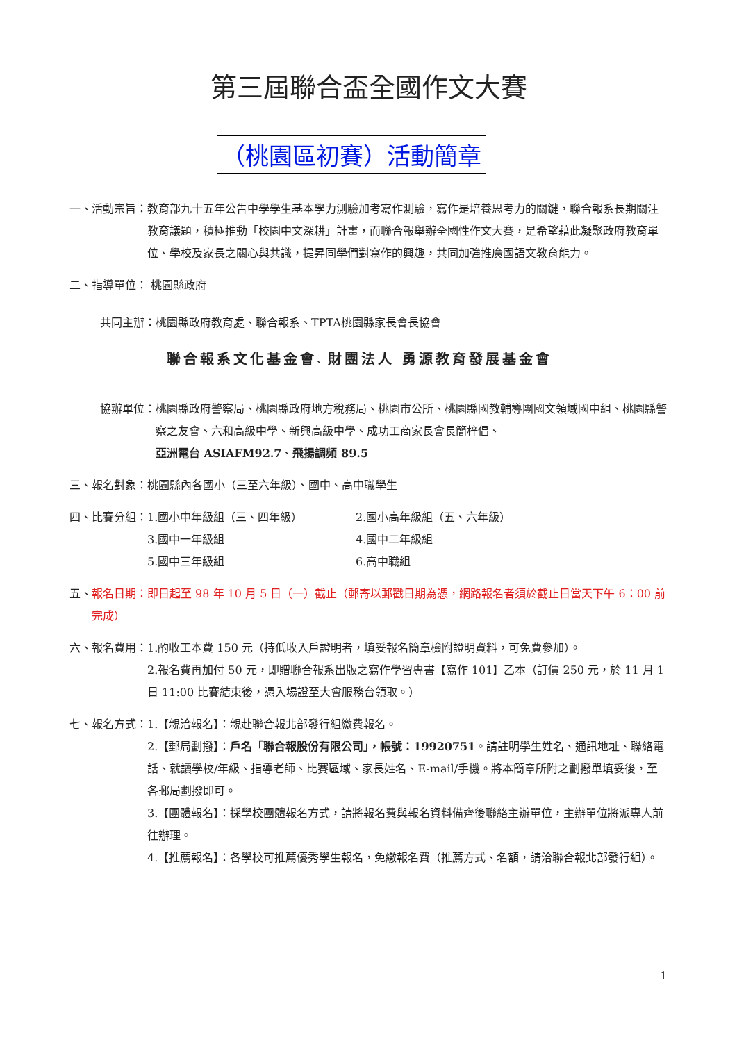第三屆聯合盃全國作文大賽
（桃園區初賽）活動簡章
一、活動宗旨： 教育部九十五年公告中學學生基本學力測驗加考寫作測驗，寫作是培養思考力的關鍵，聯合報系長期關注教育議題，積極推動「校園中文深耕」計畫，而聯合報舉辦全國性作文大賽，是希望藉此凝聚政府教育單位、學校及家長之關心與共識，提昇同學們對寫作的興趣，共同加強推廣國語文教育能力。
二、指導單位： 桃園縣政府
共同主辦：桃園縣政府教育處、聯合報系、TPTA桃園縣家長會長協會
聯合報系文化基金會 、 財團法人 勇源教育發展基金會
協辦單位： 桃園縣政府警察局、桃園縣政府地方稅務局、桃園市公所、桃園縣國教輔導團國文領域國中組、桃園縣警察之友會、六和高級中學、新興高級中學、成功工商家長會長簡梓倡、
亞洲電台 ASIAFM92.7、飛揚調頻 89.5
三、報名對象：桃園縣內各國小（三至六年級）、國中、高中職學生
四、比賽分組： 1.國小中年級組（三、四年級） 2.國小高年級組（五、六年級） 3.國中一年級組 4.國中二年級組 5.國中三年級組 6.高中職組
五、 報名日期：即日起至 98 年 10 月 5 日（一）截止（郵寄以郵戳日期為憑，網路報名者須於截止日當天下午 6：00 前完成）
六、報名費用： 1.酌收工本費 150 元（持低收入戶證明者，填妥報名簡章檢附證明資料，可免費參加）。
2.報名費再加付 50 元，即贈聯合報系出版之寫作學習專書【寫作 101】乙本（訂價 250 元，於 11 月 1 日 11:00 比賽結束後，憑入場證至大會服務台領取。）
七、報名方式： 1.【親洽報名】：親赴聯合報北部發行組繳費報名。
2.【郵局劃撥】：戶名「聯合報股份有限公司」，帳號：19920751。請註明學生姓名、通訊地址、聯絡電話、就讀學校/年級、指導老師、比賽區域、家長姓名、E-mail/手機。將本簡章所附之劃撥單填妥後，至各郵局劃撥即可。
3.【團體報名】：採學校團體報名方式，請將報名費與報名資料備齊後聯絡主辦單位，主辦單位將派專人前往辦理。
4.【推薦報名】：各學校可推薦優秀學生報名，免繳報名費（推薦方式、名額，請洽聯合報北部發行組）。
1